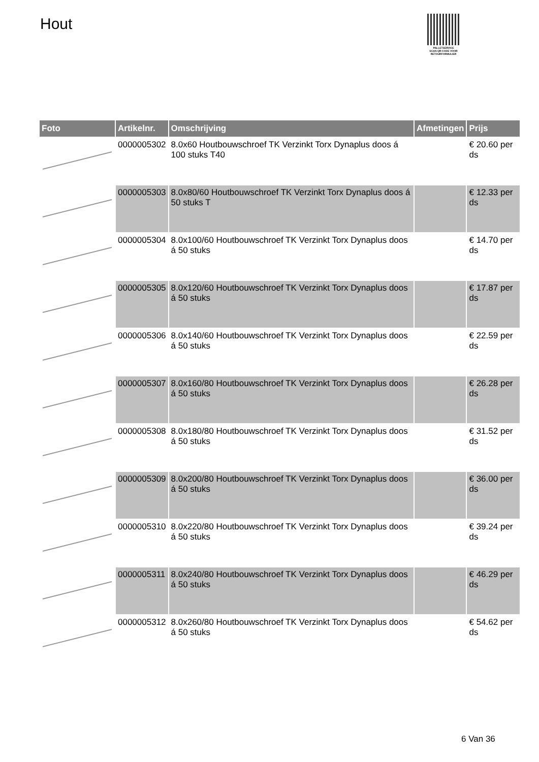Hout
PALLETSERVICE
SCAN QR-CODE VOOR RETOURFORMULIER
| Foto | Artikelnr. | Omschrijving | Afmetingen | Prijs |
| --- | --- | --- | --- | --- |
| | 0000005302 | 8.0x60 Houtbouwschroef TK Verzinkt Torx Dynaplus doos á 100 stuks T40 | | € 20.60 per ds |
| | 0000005303 | 8.0x80/60 Houtbouwschroef TK Verzinkt Torx Dynaplus doos á 50 stuks T | | € 12.33 per ds |
| | 0000005304 | 8.0x100/60 Houtbouwschroef TK Verzinkt Torx Dynaplus doos á 50 stuks | | € 14.70 per ds |
| | 0000005305 | 8.0x120/60 Houtbouwschroef TK Verzinkt Torx Dynaplus doos á 50 stuks | | € 17.87 per ds |
| | 0000005306 | 8.0x140/60 Houtbouwschroef TK Verzinkt Torx Dynaplus doos á 50 stuks | | € 22.59 per ds |
| | 0000005307 | 8.0x160/80 Houtbouwschroef TK Verzinkt Torx Dynaplus doos á 50 stuks | | € 26.28 per ds |
| | 0000005308 | 8.0x180/80 Houtbouwschroef TK Verzinkt Torx Dynaplus doos á 50 stuks | | € 31.52 per ds |
| | 0000005309 | 8.0x200/80 Houtbouwschroef TK Verzinkt Torx Dynaplus doos á 50 stuks | | € 36.00 per ds |
| | 0000005310 | 8.0x220/80 Houtbouwschroef TK Verzinkt Torx Dynaplus doos á 50 stuks | | € 39.24 per ds |
| | 0000005311 | 8.0x240/80 Houtbouwschroef TK Verzinkt Torx Dynaplus doos á 50 stuks | | € 46.29 per ds |
| | 0000005312 | 8.0x260/80 Houtbouwschroef TK Verzinkt Torx Dynaplus doos á 50 stuks | | € 54.62 per ds |
6 Van 36